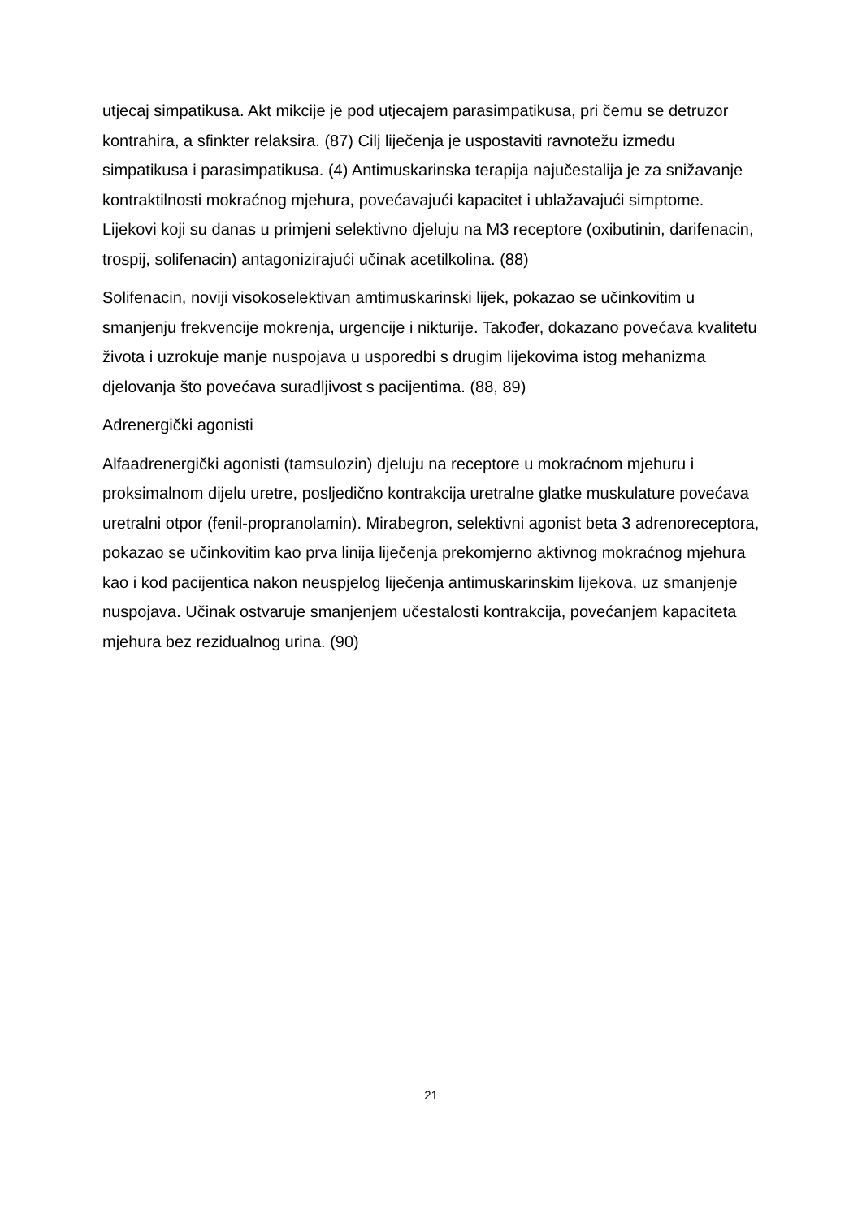utjecaj simpatikusa. Akt mikcije je pod utjecajem parasimpatikusa, pri čemu se detruzor kontrahira, a sfinkter relaksira. (87) Cilj liječenja je uspostaviti ravnotežu između simpatikusa i parasimpatikusa. (4) Antimuskarinska terapija najučestalija je za snižavanje kontraktilnosti mokraćnog mjehura, povećavajući kapacitet i ublažavajući simptome. Lijekovi koji su danas u primjeni selektivno djeluju na M3 receptore (oxibutinin, darifenacin, trospij, solifenacin) antagonizirajući učinak acetilkolina. (88)
Solifenacin, noviji visokoselektivan amtimuskarinski lijek, pokazao se učinkovitim u smanjenju frekvencije mokrenja, urgencije i nikturije. Također, dokazano povećava kvalitetu života i uzrokuje manje nuspojava u usporedbi s drugim lijekovima istog mehanizma djelovanja što povećava suradljivost s pacijentima. (88, 89)
Adrenergički agonisti
Alfaadrenergički agonisti (tamsulozin) djeluju na receptore u mokraćnom mjehuru i proksimalnom dijelu uretre, posljedično kontrakcija uretralne glatke muskulature povećava uretralni otpor (fenil-propranolamin). Mirabegron, selektivni agonist beta 3 adrenoreceptora, pokazao se učinkovitim kao prva linija liječenja prekomjerno aktivnog mokraćnog mjehura kao i kod pacijentica nakon neuspjelog liječenja antimuskarinskim lijekova, uz smanjenje nuspojava. Učinak ostvaruje smanjenjem učestalosti kontrakcija, povećanjem kapaciteta mjehura bez rezidualnog urina. (90)
21